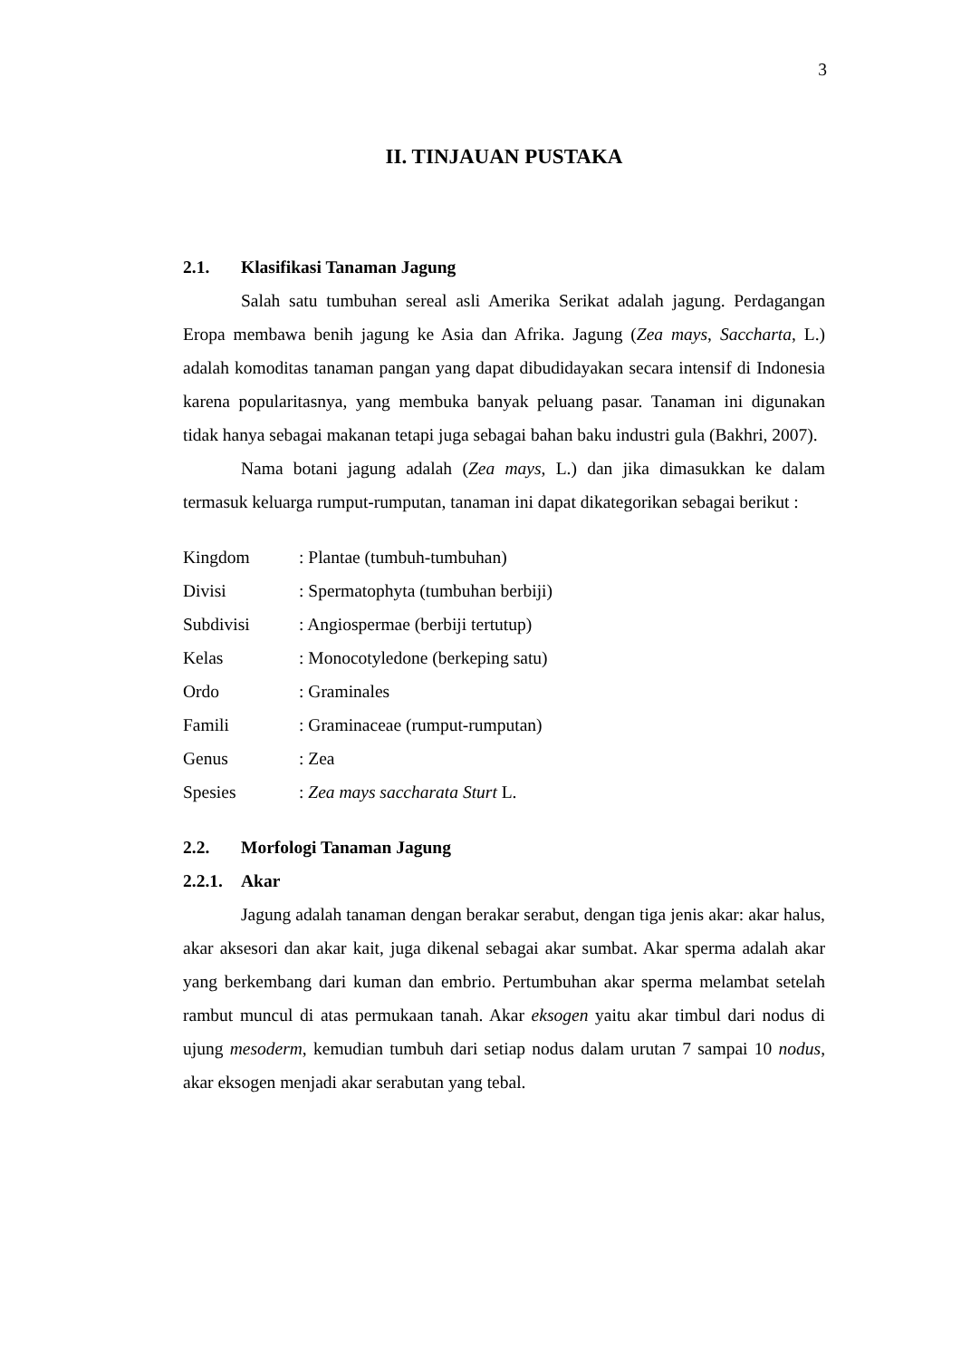3
II. TINJAUAN PUSTAKA
2.1. Klasifikasi Tanaman Jagung
Salah satu tumbuhan sereal asli Amerika Serikat adalah jagung. Perdagangan Eropa membawa benih jagung ke Asia dan Afrika. Jagung (Zea mays, Saccharta, L.) adalah komoditas tanaman pangan yang dapat dibudidayakan secara intensif di Indonesia karena popularitasnya, yang membuka banyak peluang pasar. Tanaman ini digunakan tidak hanya sebagai makanan tetapi juga sebagai bahan baku industri gula (Bakhri, 2007).
Nama botani jagung adalah (Zea mays, L.) dan jika dimasukkan ke dalam termasuk keluarga rumput-rumputan, tanaman ini dapat dikategorikan sebagai berikut :
Kingdom : Plantae (tumbuh-tumbuhan)
Divisi : Spermatophyta (tumbuhan berbiji)
Subdivisi : Angiospermae (berbiji tertutup)
Kelas : Monocotyledone (berkeping satu)
Ordo : Graminales
Famili : Graminaceae (rumput-rumputan)
Genus : Zea
Spesies : Zea mays saccharata Sturt L.
2.2. Morfologi Tanaman Jagung
2.2.1. Akar
Jagung adalah tanaman dengan berakar serabut, dengan tiga jenis akar: akar halus, akar aksesori dan akar kait, juga dikenal sebagai akar sumbat. Akar sperma adalah akar yang berkembang dari kuman dan embrio. Pertumbuhan akar sperma melambat setelah rambut muncul di atas permukaan tanah. Akar eksogen yaitu akar timbul dari nodus di ujung mesoderm, kemudian tumbuh dari setiap nodus dalam urutan 7 sampai 10 nodus, akar eksogen menjadi akar serabutan yang tebal.